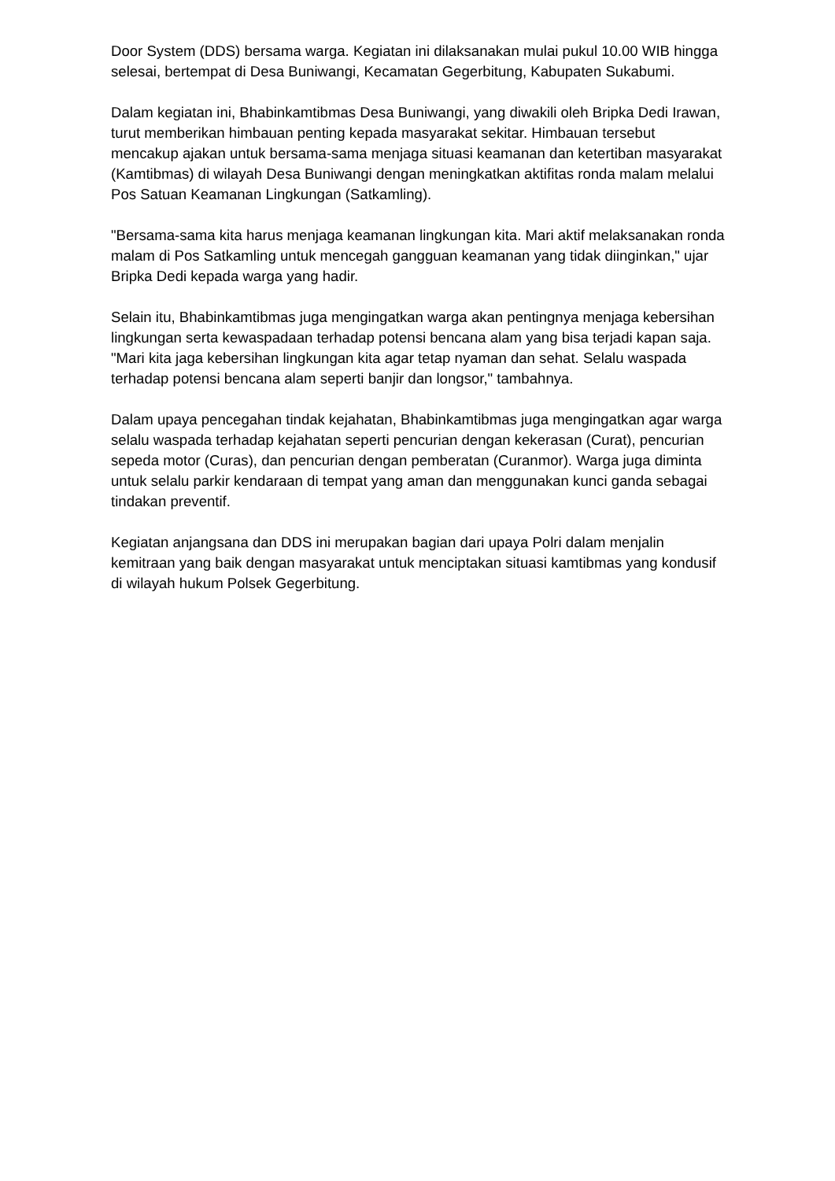Door System (DDS) bersama warga. Kegiatan ini dilaksanakan mulai pukul 10.00 WIB hingga selesai, bertempat di Desa Buniwangi, Kecamatan Gegerbitung, Kabupaten Sukabumi.
Dalam kegiatan ini, Bhabinkamtibmas Desa Buniwangi, yang diwakili oleh Bripka Dedi Irawan, turut memberikan himbauan penting kepada masyarakat sekitar. Himbauan tersebut mencakup ajakan untuk bersama-sama menjaga situasi keamanan dan ketertiban masyarakat (Kamtibmas) di wilayah Desa Buniwangi dengan meningkatkan aktifitas ronda malam melalui Pos Satuan Keamanan Lingkungan (Satkamling).
"Bersama-sama kita harus menjaga keamanan lingkungan kita. Mari aktif melaksanakan ronda malam di Pos Satkamling untuk mencegah gangguan keamanan yang tidak diinginkan," ujar Bripka Dedi kepada warga yang hadir.
Selain itu, Bhabinkamtibmas juga mengingatkan warga akan pentingnya menjaga kebersihan lingkungan serta kewaspadaan terhadap potensi bencana alam yang bisa terjadi kapan saja. "Mari kita jaga kebersihan lingkungan kita agar tetap nyaman dan sehat. Selalu waspada terhadap potensi bencana alam seperti banjir dan longsor," tambahnya.
Dalam upaya pencegahan tindak kejahatan, Bhabinkamtibmas juga mengingatkan agar warga selalu waspada terhadap kejahatan seperti pencurian dengan kekerasan (Curat), pencurian sepeda motor (Curas), dan pencurian dengan pemberatan (Curanmor). Warga juga diminta untuk selalu parkir kendaraan di tempat yang aman dan menggunakan kunci ganda sebagai tindakan preventif.
Kegiatan anjangsana dan DDS ini merupakan bagian dari upaya Polri dalam menjalin kemitraan yang baik dengan masyarakat untuk menciptakan situasi kamtibmas yang kondusif di wilayah hukum Polsek Gegerbitung.